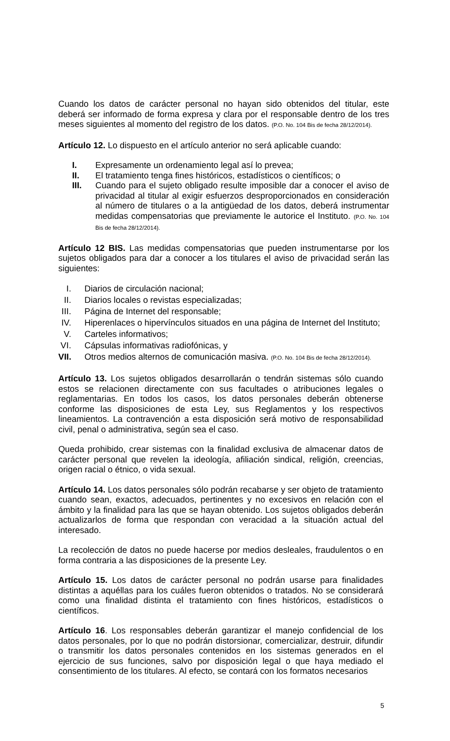Cuando los datos de carácter personal no hayan sido obtenidos del titular, este deberá ser informado de forma expresa y clara por el responsable dentro de los tres meses siguientes al momento del registro de los datos. (P.O. No. 104 Bis de fecha 28/12/2014).
Artículo 12. Lo dispuesto en el artículo anterior no será aplicable cuando:
I. Expresamente un ordenamiento legal así lo prevea;
II. El tratamiento tenga fines históricos, estadísticos o científicos; o
III. Cuando para el sujeto obligado resulte imposible dar a conocer el aviso de privacidad al titular al exigir esfuerzos desproporcionados en consideración al número de titulares o a la antigüedad de los datos, deberá instrumentar medidas compensatorias que previamente le autorice el Instituto. (P.O. No. 104 Bis de fecha 28/12/2014).
Artículo 12 BIS. Las medidas compensatorias que pueden instrumentarse por los sujetos obligados para dar a conocer a los titulares el aviso de privacidad serán las siguientes:
I. Diarios de circulación nacional;
II. Diarios locales o revistas especializadas;
III. Página de Internet del responsable;
IV. Hiperenlaces o hipervínculos situados en una página de Internet del Instituto;
V. Carteles informativos;
VI. Cápsulas informativas radiofónicas, y
VII. Otros medios alternos de comunicación masiva. (P.O. No. 104 Bis de fecha 28/12/2014).
Artículo 13. Los sujetos obligados desarrollarán o tendrán sistemas sólo cuando estos se relacionen directamente con sus facultades o atribuciones legales o reglamentarias. En todos los casos, los datos personales deberán obtenerse conforme las disposiciones de esta Ley, sus Reglamentos y los respectivos lineamientos. La contravención a esta disposición será motivo de responsabilidad civil, penal o administrativa, según sea el caso.
Queda prohibido, crear sistemas con la finalidad exclusiva de almacenar datos de carácter personal que revelen la ideología, afiliación sindical, religión, creencias, origen racial o étnico, o vida sexual.
Artículo 14. Los datos personales sólo podrán recabarse y ser objeto de tratamiento cuando sean, exactos, adecuados, pertinentes y no excesivos en relación con el ámbito y la finalidad para las que se hayan obtenido. Los sujetos obligados deberán actualizarlos de forma que respondan con veracidad a la situación actual del interesado.
La recolección de datos no puede hacerse por medios desleales, fraudulentos o en forma contraria a las disposiciones de la presente Ley.
Artículo 15. Los datos de carácter personal no podrán usarse para finalidades distintas a aquéllas para los cuáles fueron obtenidos o tratados. No se considerará como una finalidad distinta el tratamiento con fines históricos, estadísticos o científicos.
Artículo 16. Los responsables deberán garantizar el manejo confidencial de los datos personales, por lo que no podrán distorsionar, comercializar, destruir, difundir o transmitir los datos personales contenidos en los sistemas generados en el ejercicio de sus funciones, salvo por disposición legal o que haya mediado el consentimiento de los titulares. Al efecto, se contará con los formatos necesarios
5